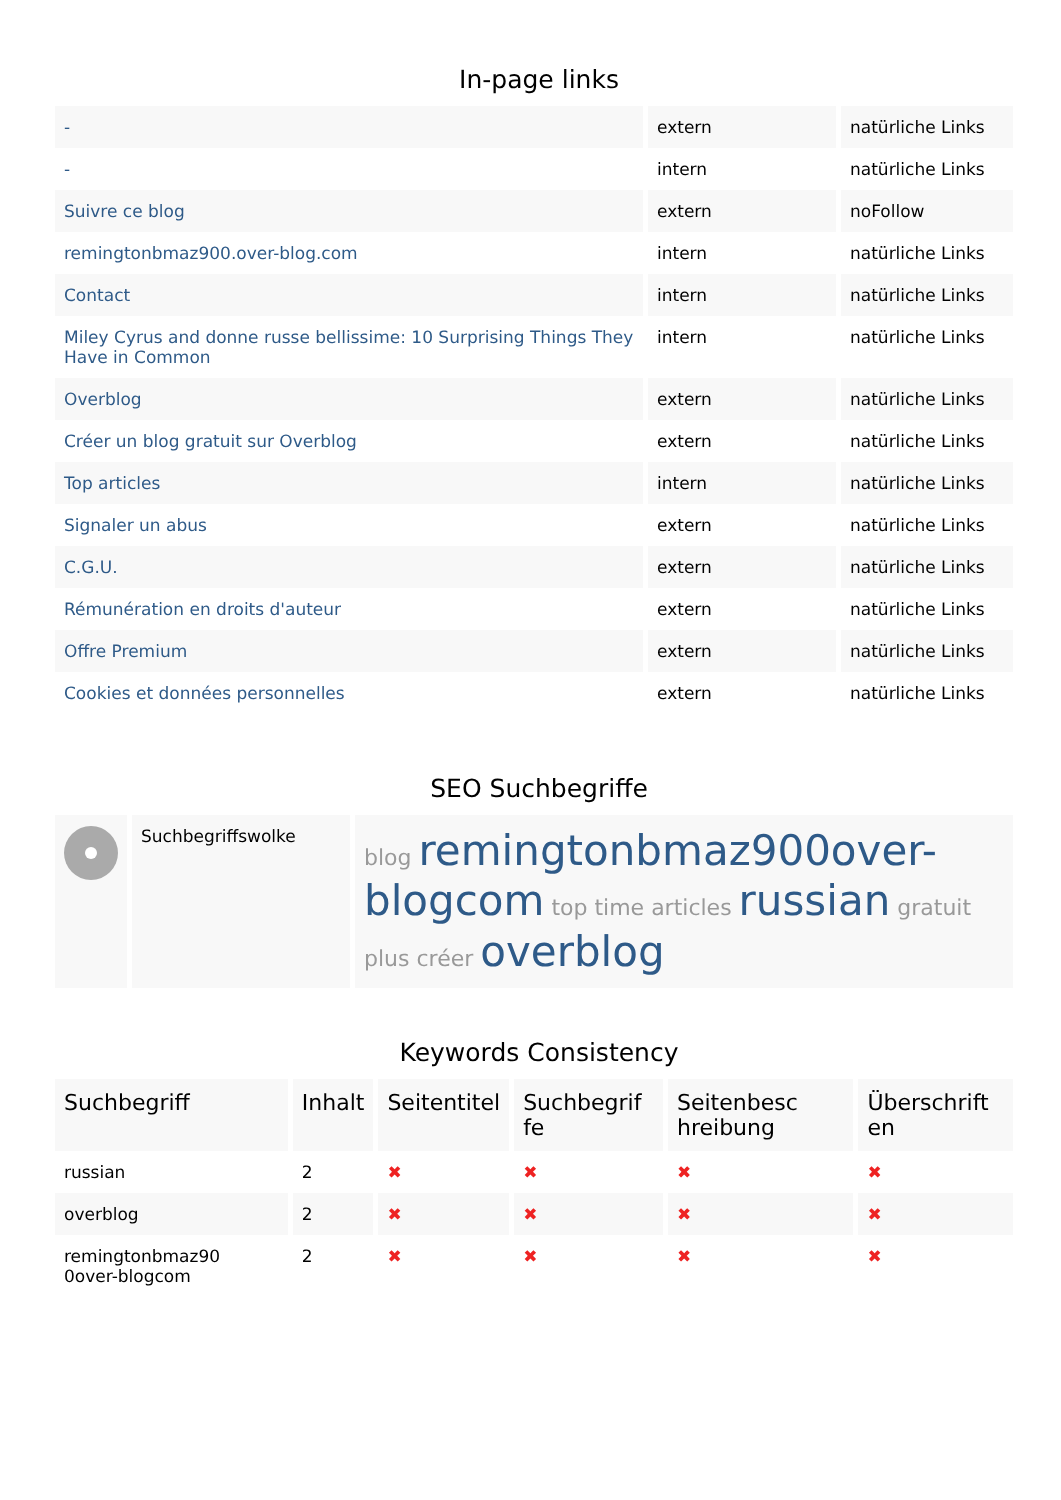In-page links
| - | extern | natürliche Links |
| - | intern | natürliche Links |
| Suivre ce blog | extern | noFollow |
| remingtonbmaz900.over-blog.com | intern | natürliche Links |
| Contact | intern | natürliche Links |
| Miley Cyrus and donne russe bellissime: 10 Surprising Things They Have in Common | intern | natürliche Links |
| Overblog | extern | natürliche Links |
| Créer un blog gratuit sur Overblog | extern | natürliche Links |
| Top articles | intern | natürliche Links |
| Signaler un abus | extern | natürliche Links |
| C.G.U. | extern | natürliche Links |
| Rémunération en droits d'auteur | extern | natürliche Links |
| Offre Premium | extern | natürliche Links |
| Cookies et données personnelles | extern | natürliche Links |
SEO Suchbegriffe
| | Suchbegriffswolke | blog remingtonbmaz900over-blogcom top time articles russian gratuit plus créer overblog |
Keywords Consistency
| Suchbegriff | Inhalt | Seitentitel | Suchbegrif fe | Seitenbesc hreibung | Überschrift en |
| --- | --- | --- | --- | --- | --- |
| russian | 2 | ✖ | ✖ | ✖ | ✖ |
| overblog | 2 | ✖ | ✖ | ✖ | ✖ |
| remingtonbmaz90 0over-blogcom | 2 | ✖ | ✖ | ✖ | ✖ |